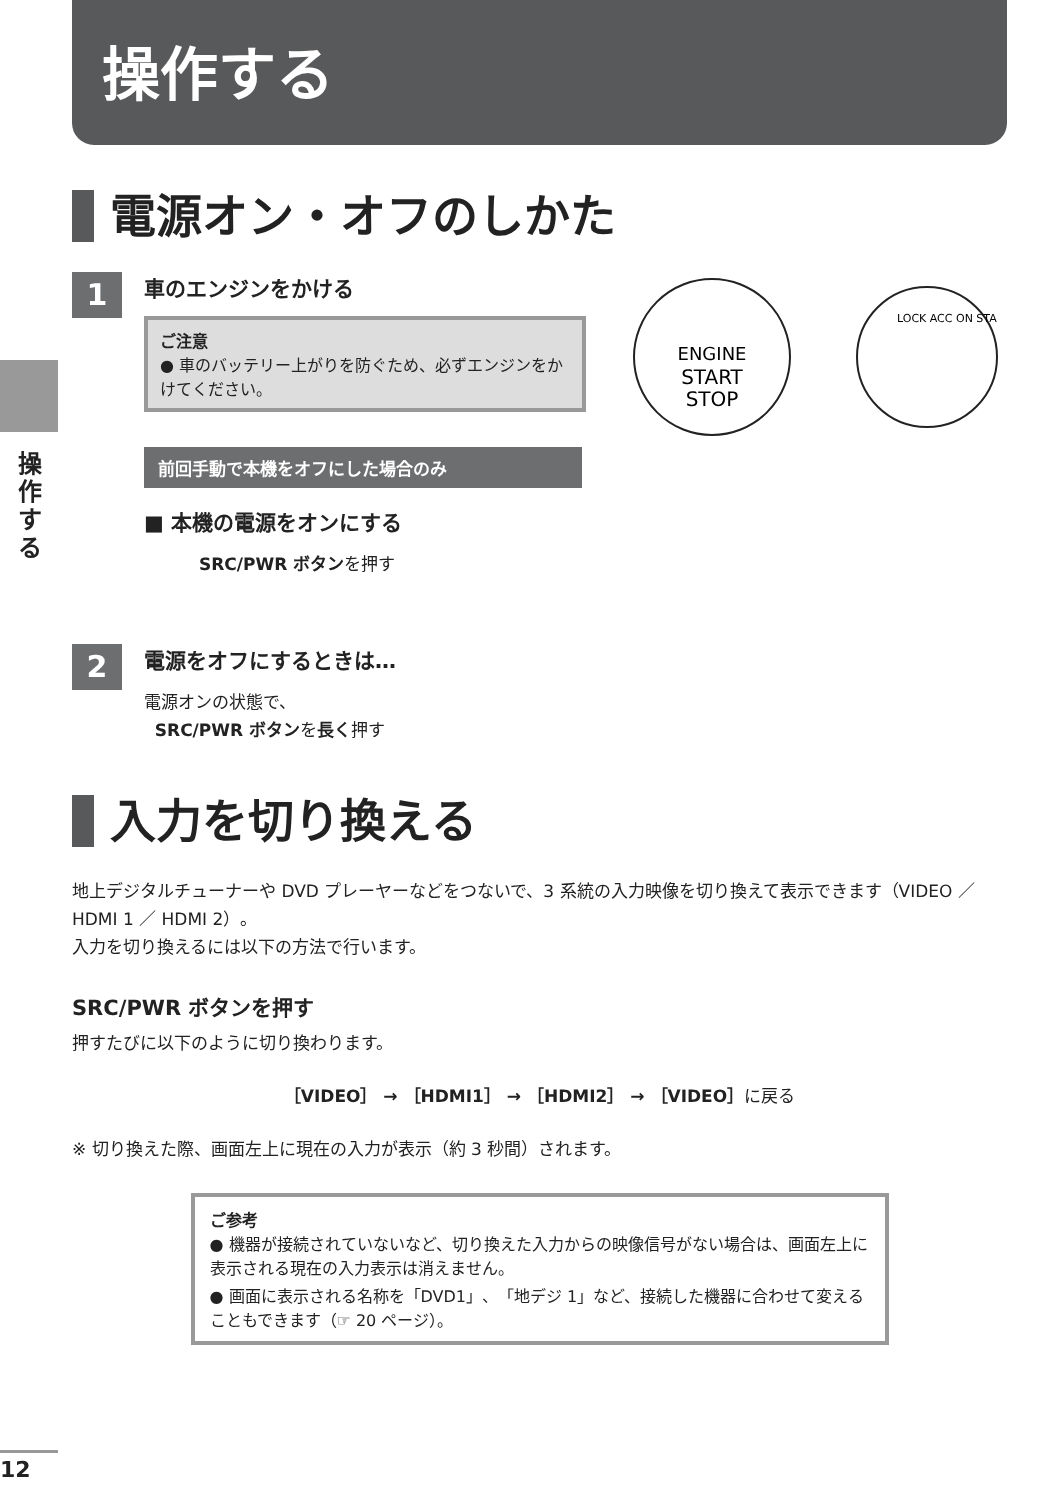操作する
操作する
電源オン・オフのしかた
1
車のエンジンをかける
ご注意
● 車のバッテリー上がりを防ぐため、必ずエンジンをかけてください。
前回手動で本機をオフにした場合のみ
■ 本機の電源をオンにする
SRC/PWR ボタンを押す
ENGINE
START
STOP
LOCK ACC ON STA
2
電源をオフにするときは…
電源オンの状態で、
SRC/PWR ボタンを長く押す
入力を切り換える
地上デジタルチューナーや DVD プレーヤーなどをつないで、3 系統の入力映像を切り換えて表示できます（VIDEO ／ HDMI 1 ／ HDMI 2）。
入力を切り換えるには以下の方法で行います。
SRC/PWR ボタンを押す
押すたびに以下のように切り換わります。
［VIDEO］ → ［HDMI1］ → ［HDMI2］ → ［VIDEO］に戻る
※ 切り換えた際、画面左上に現在の入力が表示（約 3 秒間）されます。
ご参考
● 機器が接続されていないなど、切り換えた入力からの映像信号がない場合は、画面左上に表示される現在の入力表示は消えません。
● 画面に表示される名称を「DVD1」、「地デジ 1」など、接続した機器に合わせて変えることもできます（☞ 20 ページ）。
12